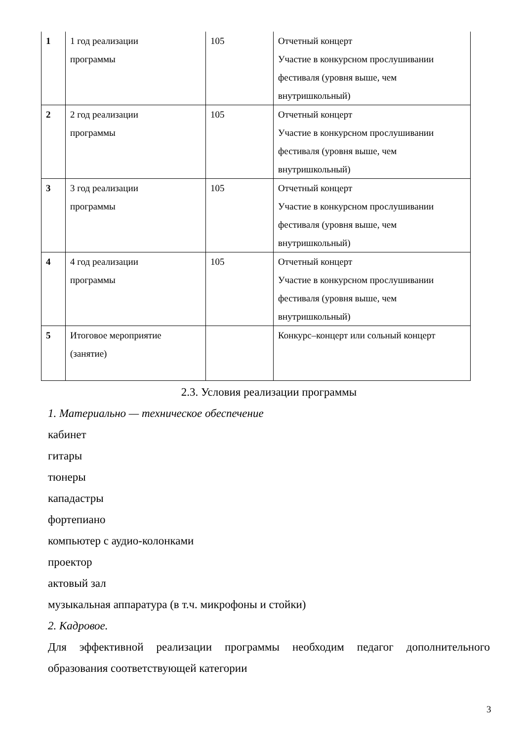| 1 | 1 год реализации программы | 105 | Отчетный концерт Участие в конкурсном прослушивании фестиваля (уровня выше, чем внутришкольный) |
| 2 | 2 год реализации программы | 105 | Отчетный концерт Участие в конкурсном прослушивании фестиваля (уровня выше, чем внутришкольный) |
| 3 | 3 год реализации программы | 105 | Отчетный концерт Участие в конкурсном прослушивании фестиваля (уровня выше, чем внутришкольный) |
| 4 | 4 год реализации программы | 105 | Отчетный концерт Участие в конкурсном прослушивании фестиваля (уровня выше, чем внутришкольный) |
| 5 | Итоговое мероприятие (занятие) | | Конкурс–концерт или сольный концерт |
2.3. Условия реализации программы
1. Материально — техническое обеспечение
кабинет
гитары
тюнеры
кападастры
фортепиано
компьютер с аудио-колонками
проектор
актовый зал
музыкальная аппаратура (в т.ч. микрофоны и стойки)
2. Кадровое.
Для эффективной реализации программы необходим педагог дополнительного образования соответствующей категории
3